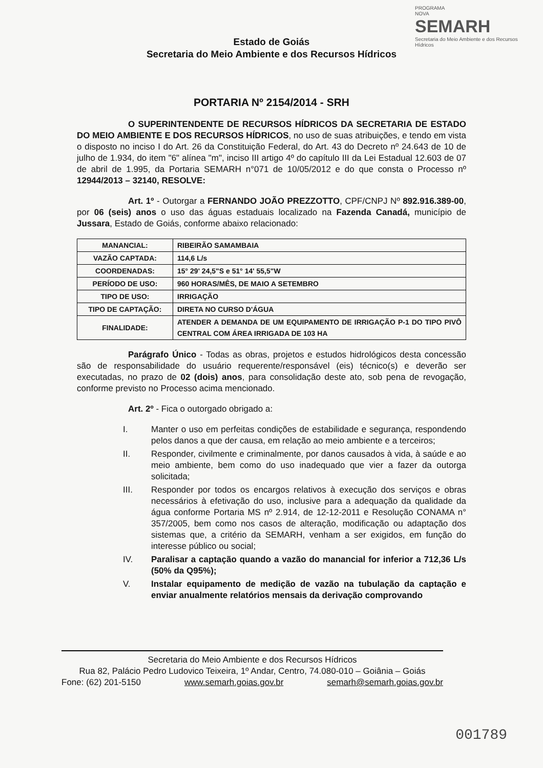PROGRAMA
NOVA
SEMARH
Secretaria do Meio Ambiente e dos Recursos Hídricos
Estado de Goiás
Secretaria do Meio Ambiente e dos Recursos Hídricos
PORTARIA Nº 2154/2014 - SRH
O SUPERINTENDENTE DE RECURSOS HÍDRICOS DA SECRETARIA DE ESTADO DO MEIO AMBIENTE E DOS RECURSOS HÍDRICOS, no uso de suas atribuições, e tendo em vista o disposto no inciso I do Art. 26 da Constituição Federal, do Art. 43 do Decreto nº 24.643 de 10 de julho de 1.934, do item "6" alínea "m", inciso III artigo 4º do capítulo III da Lei Estadual 12.603 de 07 de abril de 1.995, da Portaria SEMARH n°071 de 10/05/2012 e do que consta o Processo nº 12944/2013 – 32140, RESOLVE:
Art. 1º - Outorgar a FERNANDO JOÃO PREZZOTTO, CPF/CNPJ Nº 892.916.389-00, por 06 (seis) anos o uso das águas estaduais localizado na Fazenda Canadá, município de Jussara, Estado de Goiás, conforme abaixo relacionado:
| MANANCIAL: | RIBEIRÃO SAMAMBAIA |
| VAZÃO CAPTADA: | 114,6 L/s |
| COORDENADAS: | 15° 29' 24,5"S e 51° 14' 55,5"W |
| PERÍODO DE USO: | 960 HORAS/MÊS, DE MAIO A SETEMBRO |
| TIPO DE USO: | IRRIGAÇÃO |
| TIPO DE CAPTAÇÃO: | DIRETA NO CURSO D'ÁGUA |
| FINALIDADE: | ATENDER A DEMANDA DE UM EQUIPAMENTO DE IRRIGAÇÃO P-1 DO TIPO PIVÔ CENTRAL COM ÁREA IRRIGADA DE 103 HA |
Parágrafo Único - Todas as obras, projetos e estudos hidrológicos desta concessão são de responsabilidade do usuário requerente/responsável (eis) técnico(s) e deverão ser executadas, no prazo de 02 (dois) anos, para consolidação deste ato, sob pena de revogação, conforme previsto no Processo acima mencionado.
Art. 2º - Fica o outorgado obrigado a:
I. Manter o uso em perfeitas condições de estabilidade e segurança, respondendo pelos danos a que der causa, em relação ao meio ambiente e a terceiros;
II. Responder, civilmente e criminalmente, por danos causados à vida, à saúde e ao meio ambiente, bem como do uso inadequado que vier a fazer da outorga solicitada;
III. Responder por todos os encargos relativos à execução dos serviços e obras necessários à efetivação do uso, inclusive para a adequação da qualidade da água conforme Portaria MS nº 2.914, de 12-12-2011 e Resolução CONAMA n° 357/2005, bem como nos casos de alteração, modificação ou adaptação dos sistemas que, a critério da SEMARH, venham a ser exigidos, em função do interesse público ou social;
IV. Paralisar a captação quando a vazão do manancial for inferior a 712,36 L/s (50% da Q95%);
V. Instalar equipamento de medição de vazão na tubulação da captação e enviar anualmente relatórios mensais da derivação comprovando
Secretaria do Meio Ambiente e dos Recursos Hídricos
Rua 82, Palácio Pedro Ludovico Teixeira, 1º Andar, Centro, 74.080-010 – Goiânia – Goiás
Fone: (62) 201-5150 www.semarh.goias.gov.br semarh@semarh.goias.gov.br
001789